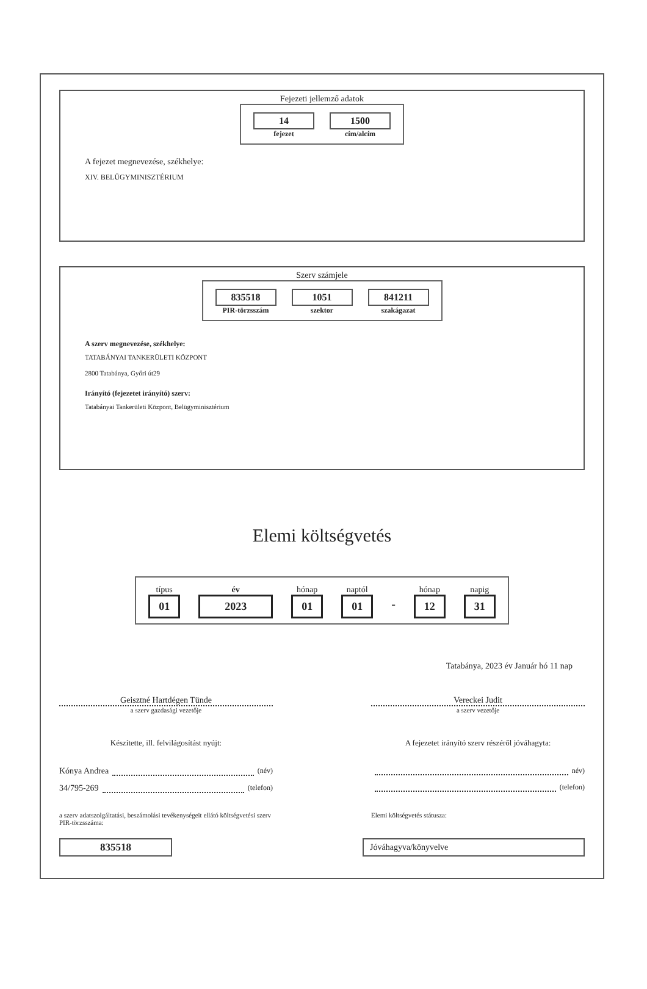Fejezeti jellemző adatok
14
fejezet
1500
cím/alcím
A fejezet megnevezése, székhelye:
XIV. BELÜGYMINISZTÉRIUM
Szerv számjele
835518
PIR-törzsszám
1051
szektor
841211
szakágazat
A szerv megnevezése, székhelye:
TATABÁNYAI TANKERÜLETI KÖZPONT
2800 Tatabánya, Győri út29
Irányító (fejezetet irányító) szerv:
Tatabányai Tankerületi Központ, Belügyminisztérium
Elemi költségvetés
típus
01
év
2023
hónap
01
naptól
01
-
hónap
12
napig
31
Tatabánya, 2023 év Január hó 11 nap
Geisztné Hartdégen Tünde Vereckei Judit
a szerv gazdasági vezetője a szerv vezetője
Készítette, ill. felvilágosítást nyújt: A fejezetet irányító szerv részéről jóváhagyta:
Kónya Andrea (név)
34/795-269 (telefon)
név)
(telefon)
a szerv adatszolgáltatási, beszámolási tevékenységeit ellátó költségvetési szerv PIR-törzsszáma:
Elemi költségvetés státusza:
835518
Jóváhagyva/könyvelve